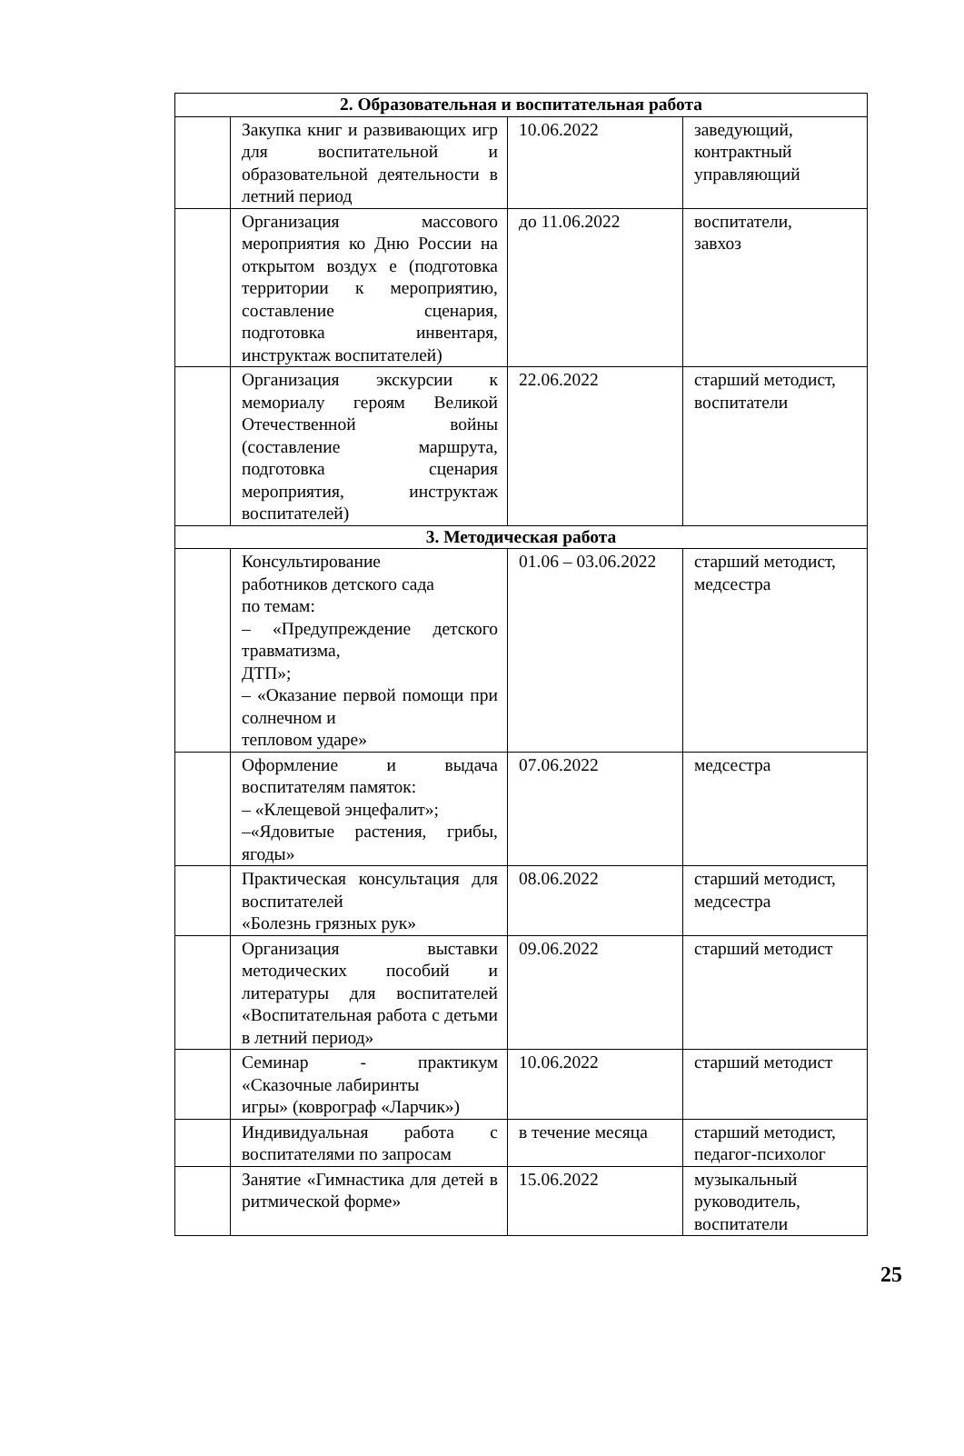| 2. Образовательная и воспитательная работа | | | |
| --- | --- | --- | --- |
| | Закупка книг и развивающих игр для воспитательной и образовательной деятельности в летний период | 10.06.2022 | заведующий, контрактный управляющий |
| | Организация массового мероприятия ко Дню России на открытом воздух е (подготовка территории к мероприятию, составление сценария, подготовка инвентаря, инструктаж воспитателей) | до 11.06.2022 | воспитатели, завхоз |
| | Организация экскурсии к мемориалу героям Великой Отечественной войны (составление маршрута, подготовка сценария мероприятия, инструктаж воспитателей) | 22.06.2022 | старший методист, воспитатели |
| 3. Методическая работа | | | |
| | Консультирование работников детского сада по темам: – «Предупреждение детского травматизма, ДТП»; – «Оказание первой помощи при солнечном и тепловом ударе» | 01.06 – 03.06.2022 | старший методист, медсестра |
| | Оформление и выдача воспитателям памяток: – «Клещевой энцефалит»; –«Ядовитые растения, грибы, ягоды» | 07.06.2022 | медсестра |
| | Практическая консультация для воспитателей «Болезнь грязных рук» | 08.06.2022 | старший методист, медсестра |
| | Организация выставки методических пособий и литературы для воспитателей «Воспитательная работа с детьми в летний период» | 09.06.2022 | старший методист |
| | Семинар - практикум «Сказочные лабиринты игры» (коврограф «Ларчик») | 10.06.2022 | старший методист |
| | Индивидуальная работа с воспитателями по запросам | в течение месяца | старший методист, педагог-психолог |
| | Занятие «Гимнастика для детей в ритмической форме» | 15.06.2022 | музыкальный руководитель, воспитатели |
25